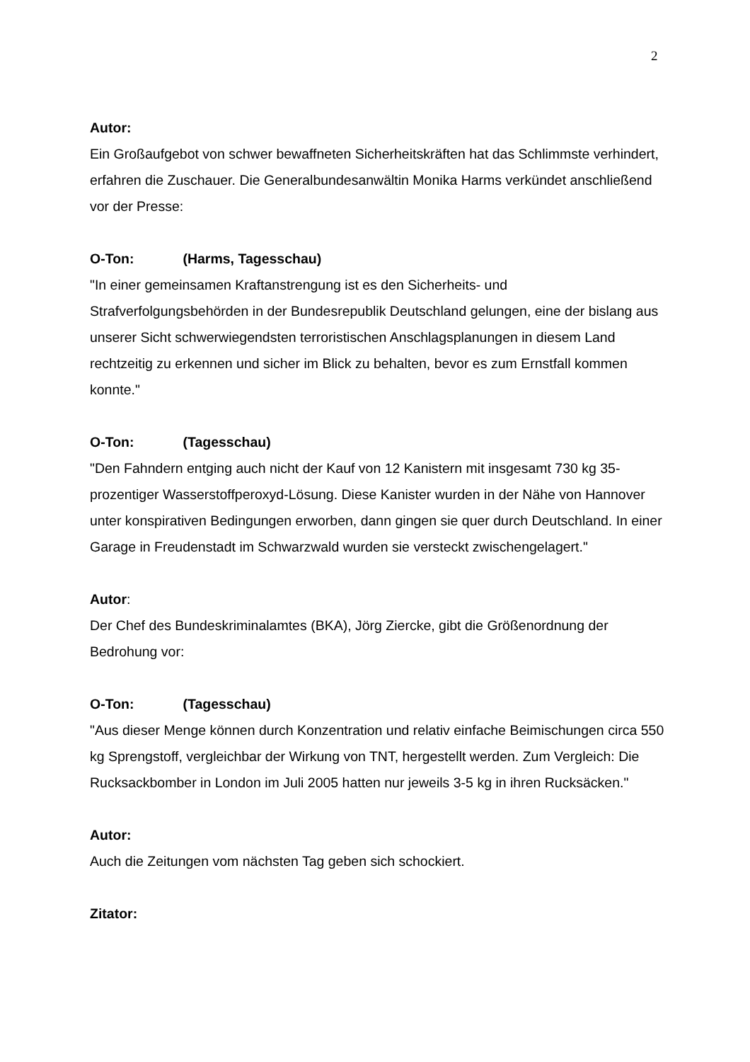2
Autor:
Ein Großaufgebot von schwer bewaffneten Sicherheitskräften hat das Schlimmste verhindert, erfahren die Zuschauer. Die Generalbundesanwältin Monika Harms verkündet anschließend vor der Presse:
O-Ton: (Harms, Tagesschau)
"In einer gemeinsamen Kraftanstrengung ist es den Sicherheits- und Strafverfolgungsbehörden in der Bundesrepublik Deutschland gelungen, eine der bislang aus unserer Sicht schwerwiegendsten terroristischen Anschlagsplanungen in diesem Land rechtzeitig zu erkennen und sicher im Blick zu behalten, bevor es zum Ernstfall kommen konnte."
O-Ton: (Tagesschau)
"Den Fahndern entging auch nicht der Kauf von 12 Kanistern mit insgesamt 730 kg 35-prozentiger Wasserstoffperoxyd-Lösung. Diese Kanister wurden in der Nähe von Hannover unter konspirativen Bedingungen erworben, dann gingen sie quer durch Deutschland. In einer Garage in Freudenstadt im Schwarzwald wurden sie versteckt zwischengelagert."
Autor:
Der Chef des Bundeskriminalamtes (BKA), Jörg Ziercke, gibt die Größenordnung der Bedrohung vor:
O-Ton: (Tagesschau)
"Aus dieser Menge können durch Konzentration und relativ einfache Beimischungen circa 550 kg Sprengstoff, vergleichbar der Wirkung von TNT, hergestellt werden. Zum Vergleich: Die Rucksackbomber in London im Juli 2005 hatten nur jeweils 3-5 kg in ihren Rucksäcken."
Autor:
Auch die Zeitungen vom nächsten Tag geben sich schockiert.
Zitator: